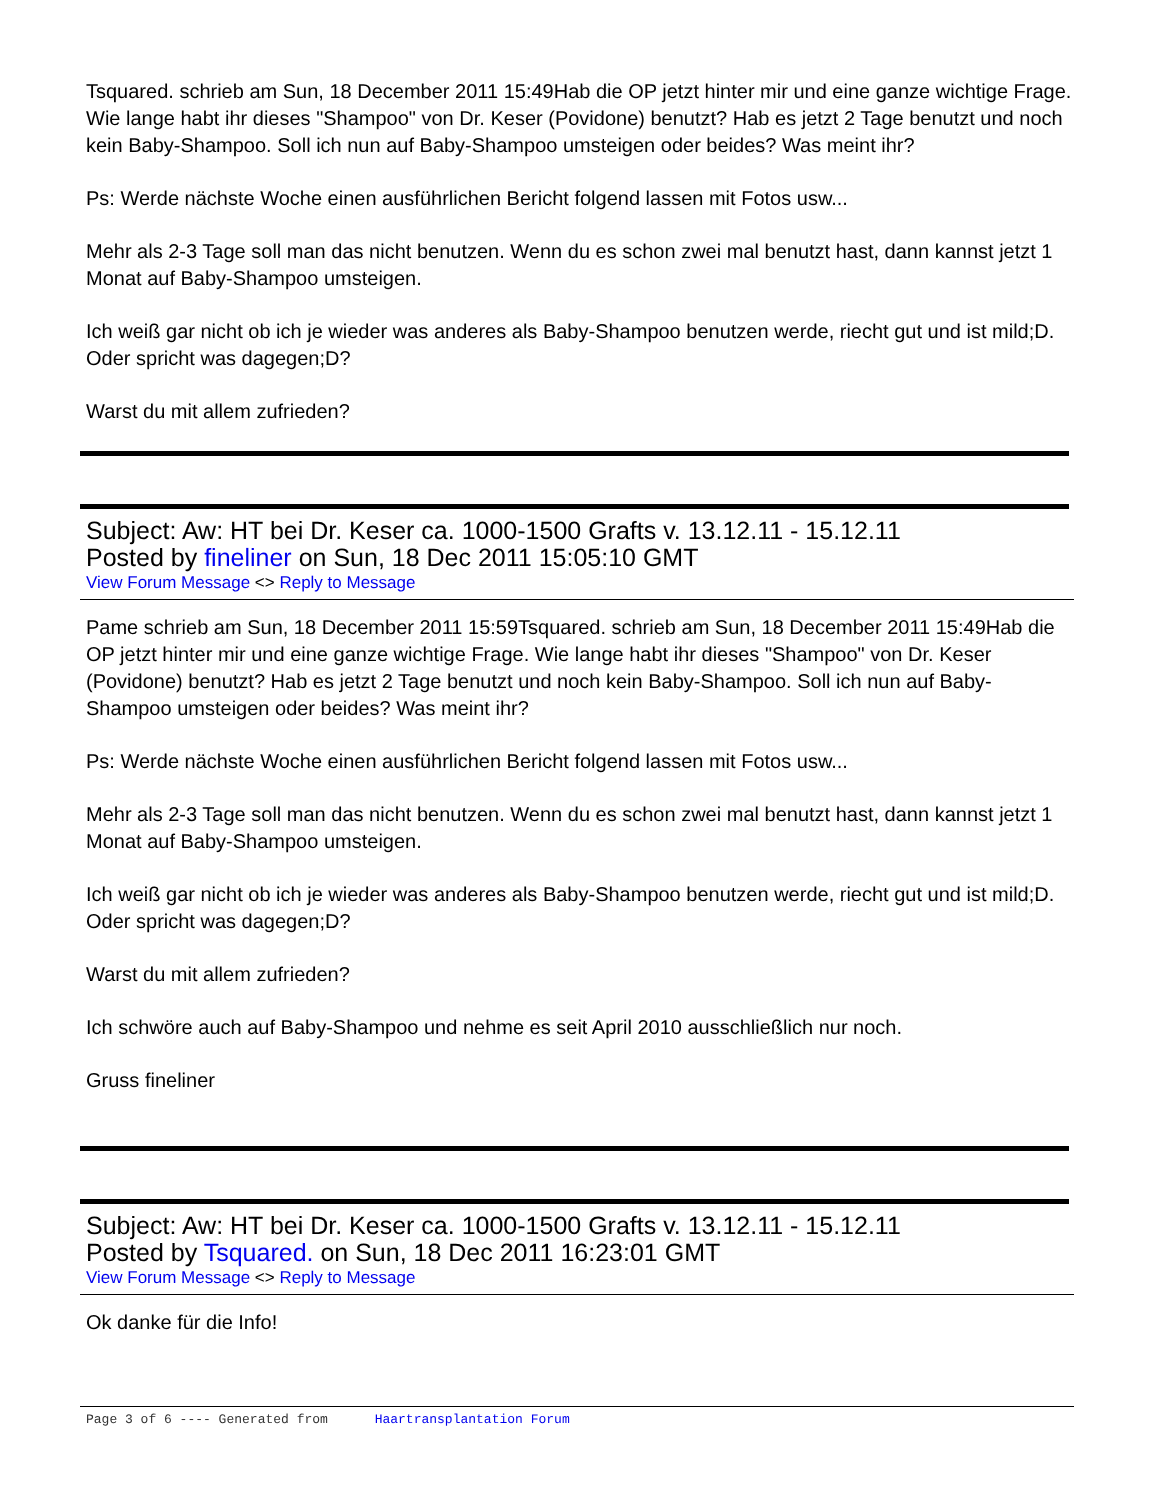Tsquared. schrieb am Sun, 18 December 2011 15:49Hab die OP jetzt hinter mir und eine ganze wichtige Frage. Wie lange habt ihr dieses "Shampoo" von Dr. Keser (Povidone) benutzt? Hab es jetzt 2 Tage benutzt und noch kein Baby-Shampoo. Soll ich nun auf Baby-Shampoo umsteigen oder beides? Was meint ihr?
Ps: Werde nächste Woche einen ausführlichen Bericht folgend lassen mit Fotos usw...
Mehr als 2-3 Tage soll man das nicht benutzen. Wenn du es schon zwei mal benutzt hast, dann kannst jetzt 1 Monat auf Baby-Shampoo umsteigen.
Ich weiß gar nicht ob ich je wieder was anderes als Baby-Shampoo benutzen werde, riecht gut und ist mild;D. Oder spricht was dagegen;D?
Warst du mit allem zufrieden?
Subject: Aw: HT bei Dr. Keser ca. 1000-1500 Grafts v. 13.12.11 - 15.12.11
Posted by fineliner on Sun, 18 Dec 2011 15:05:10 GMT
View Forum Message <> Reply to Message
Pame schrieb am Sun, 18 December 2011 15:59Tsquared. schrieb am Sun, 18 December 2011 15:49Hab die OP jetzt hinter mir und eine ganze wichtige Frage. Wie lange habt ihr dieses "Shampoo" von Dr. Keser (Povidone) benutzt? Hab es jetzt 2 Tage benutzt und noch kein Baby-Shampoo. Soll ich nun auf Baby-Shampoo umsteigen oder beides? Was meint ihr?
Ps: Werde nächste Woche einen ausführlichen Bericht folgend lassen mit Fotos usw...
Mehr als 2-3 Tage soll man das nicht benutzen. Wenn du es schon zwei mal benutzt hast, dann kannst jetzt 1 Monat auf Baby-Shampoo umsteigen.
Ich weiß gar nicht ob ich je wieder was anderes als Baby-Shampoo benutzen werde, riecht gut und ist mild;D. Oder spricht was dagegen;D?
Warst du mit allem zufrieden?
Ich schwöre auch auf Baby-Shampoo und nehme es seit April 2010 ausschließlich nur noch.
Gruss fineliner
Subject: Aw: HT bei Dr. Keser ca. 1000-1500 Grafts v. 13.12.11 - 15.12.11
Posted by Tsquared. on Sun, 18 Dec 2011 16:23:01 GMT
View Forum Message <> Reply to Message
Ok danke für die Info!
Page 3 of 6 ---- Generated from Haartransplantation Forum